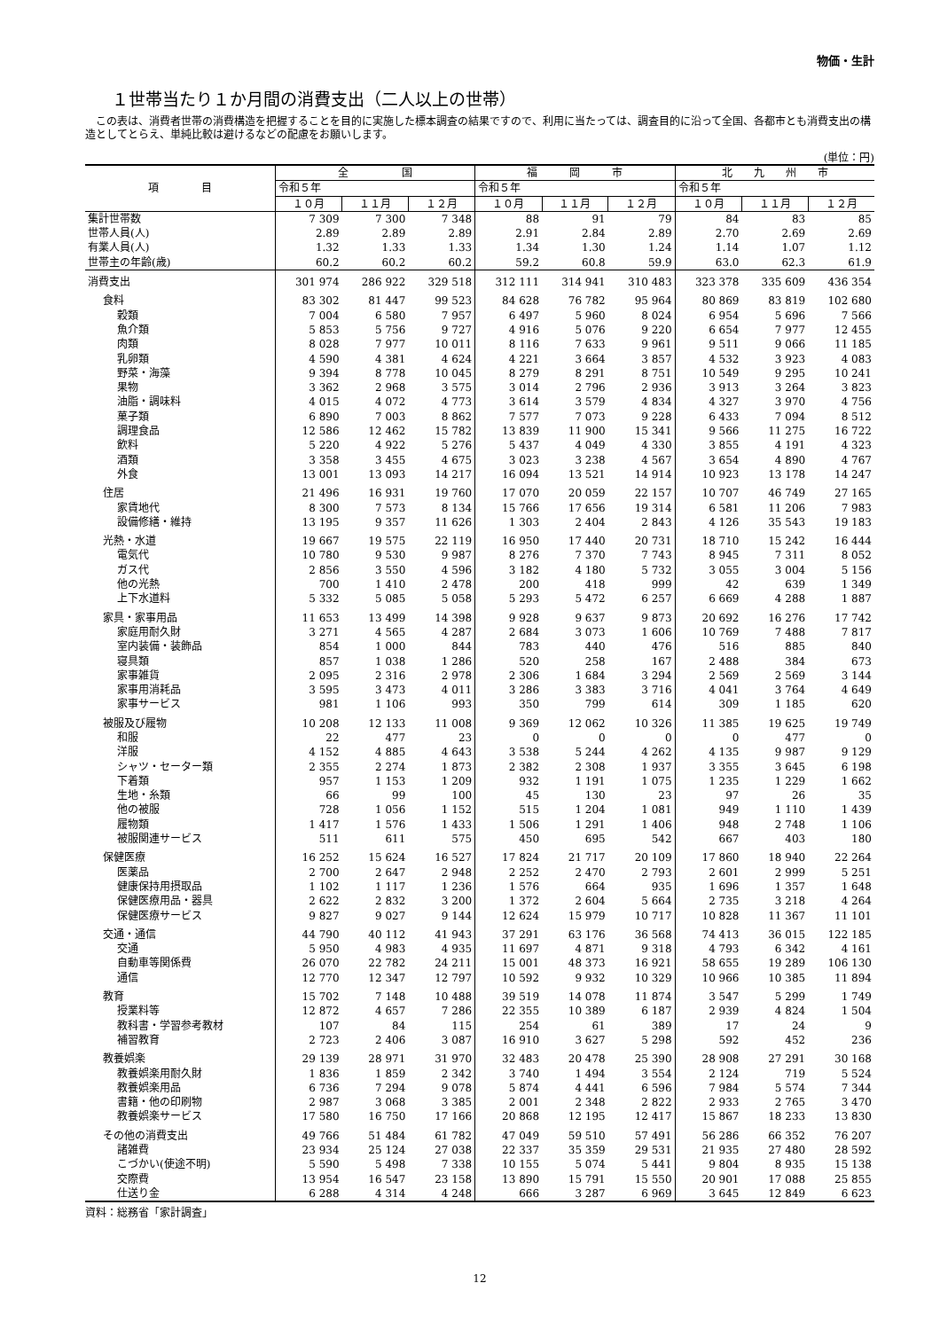物価・生計
１世帯当たり１か月間の消費支出（二人以上の世帯）
この表は、消費者世帯の消費構造を把握することを目的に実施した標本調査の結果ですので、利用に当たっては、調査目的に沿って全国、各都市とも消費支出の構造としてとらえ、単純比較は避けるなどの配慮をお願いします。
(単位：円)
| 項 目 | 全 国 | | | 福 岡 市 | | | 北 九 州 市 | | |
| --- | --- | --- | --- | --- | --- | --- | --- | --- | --- |
| | 令和５年 | | | 令和５年 | | | 令和５年 | | |
| | １０月 | １１月 | １２月 | １０月 | １１月 | １２月 | １０月 | １１月 | １２月 |
| 集計世帯数 | 7 309 | 7 300 | 7 348 | 88 | 91 | 79 | 84 | 83 | 85 |
| 世帯人員(人) | 2.89 | 2.89 | 2.89 | 2.91 | 2.84 | 2.89 | 2.70 | 2.69 | 2.69 |
| 有業人員(人) | 1.32 | 1.33 | 1.33 | 1.34 | 1.30 | 1.24 | 1.14 | 1.07 | 1.12 |
| 世帯主の年齢(歳) | 60.2 | 60.2 | 60.2 | 59.2 | 60.8 | 59.9 | 63.0 | 62.3 | 61.9 |
| 消費支出 | 301 974 | 286 922 | 329 518 | 312 111 | 314 941 | 310 483 | 323 378 | 335 609 | 436 354 |
| 食料 | 83 302 | 81 447 | 99 523 | 84 628 | 76 782 | 95 964 | 80 869 | 83 819 | 102 680 |
| 穀類 | 7 004 | 6 580 | 7 957 | 6 497 | 5 960 | 8 024 | 6 954 | 5 696 | 7 566 |
| 魚介類 | 5 853 | 5 756 | 9 727 | 4 916 | 5 076 | 9 220 | 6 654 | 7 977 | 12 455 |
| 肉類 | 8 028 | 7 977 | 10 011 | 8 116 | 7 633 | 9 961 | 9 511 | 9 066 | 11 185 |
| 乳卵類 | 4 590 | 4 381 | 4 624 | 4 221 | 3 664 | 3 857 | 4 532 | 3 923 | 4 083 |
| 野菜・海藻 | 9 394 | 8 778 | 10 045 | 8 279 | 8 291 | 8 751 | 10 549 | 9 295 | 10 241 |
| 果物 | 3 362 | 2 968 | 3 575 | 3 014 | 2 796 | 2 936 | 3 913 | 3 264 | 3 823 |
| 油脂・調味料 | 4 015 | 4 072 | 4 773 | 3 614 | 3 579 | 4 834 | 4 327 | 3 970 | 4 756 |
| 菓子類 | 6 890 | 7 003 | 8 862 | 7 577 | 7 073 | 9 228 | 6 433 | 7 094 | 8 512 |
| 調理食品 | 12 586 | 12 462 | 15 782 | 13 839 | 11 900 | 15 341 | 9 566 | 11 275 | 16 722 |
| 飲料 | 5 220 | 4 922 | 5 276 | 5 437 | 4 049 | 4 330 | 3 855 | 4 191 | 4 323 |
| 酒類 | 3 358 | 3 455 | 4 675 | 3 023 | 3 238 | 4 567 | 3 654 | 4 890 | 4 767 |
| 外食 | 13 001 | 13 093 | 14 217 | 16 094 | 13 521 | 14 914 | 10 923 | 13 178 | 14 247 |
| 住居 | 21 496 | 16 931 | 19 760 | 17 070 | 20 059 | 22 157 | 10 707 | 46 749 | 27 165 |
| 家賃地代 | 8 300 | 7 573 | 8 134 | 15 766 | 17 656 | 19 314 | 6 581 | 11 206 | 7 983 |
| 設備修繕・維持 | 13 195 | 9 357 | 11 626 | 1 303 | 2 404 | 2 843 | 4 126 | 35 543 | 19 183 |
| 光熱・水道 | 19 667 | 19 575 | 22 119 | 16 950 | 17 440 | 20 731 | 18 710 | 15 242 | 16 444 |
| 電気代 | 10 780 | 9 530 | 9 987 | 8 276 | 7 370 | 7 743 | 8 945 | 7 311 | 8 052 |
| ガス代 | 2 856 | 3 550 | 4 596 | 3 182 | 4 180 | 5 732 | 3 055 | 3 004 | 5 156 |
| 他の光熱 | 700 | 1 410 | 2 478 | 200 | 418 | 999 | 42 | 639 | 1 349 |
| 上下水道料 | 5 332 | 5 085 | 5 058 | 5 293 | 5 472 | 6 257 | 6 669 | 4 288 | 1 887 |
| 家具・家事用品 | 11 653 | 13 499 | 14 398 | 9 928 | 9 637 | 9 873 | 20 692 | 16 276 | 17 742 |
| 家庭用耐久財 | 3 271 | 4 565 | 4 287 | 2 684 | 3 073 | 1 606 | 10 769 | 7 488 | 7 817 |
| 室内装備・装飾品 | 854 | 1 000 | 844 | 783 | 440 | 476 | 516 | 885 | 840 |
| 寝具類 | 857 | 1 038 | 1 286 | 520 | 258 | 167 | 2 488 | 384 | 673 |
| 家事雑貨 | 2 095 | 2 316 | 2 978 | 2 306 | 1 684 | 3 294 | 2 569 | 2 569 | 3 144 |
| 家事用消耗品 | 3 595 | 3 473 | 4 011 | 3 286 | 3 383 | 3 716 | 4 041 | 3 764 | 4 649 |
| 家事サービス | 981 | 1 106 | 993 | 350 | 799 | 614 | 309 | 1 185 | 620 |
| 被服及び履物 | 10 208 | 12 133 | 11 008 | 9 369 | 12 062 | 10 326 | 11 385 | 19 625 | 19 749 |
| 和服 | 22 | 477 | 23 | 0 | 0 | 0 | 0 | 477 | 0 |
| 洋服 | 4 152 | 4 885 | 4 643 | 3 538 | 5 244 | 4 262 | 4 135 | 9 987 | 9 129 |
| シャツ・セーター類 | 2 355 | 2 274 | 1 873 | 2 382 | 2 308 | 1 937 | 3 355 | 3 645 | 6 198 |
| 下着類 | 957 | 1 153 | 1 209 | 932 | 1 191 | 1 075 | 1 235 | 1 229 | 1 662 |
| 生地・糸類 | 66 | 99 | 100 | 45 | 130 | 23 | 97 | 26 | 35 |
| 他の被服 | 728 | 1 056 | 1 152 | 515 | 1 204 | 1 081 | 949 | 1 110 | 1 439 |
| 履物類 | 1 417 | 1 576 | 1 433 | 1 506 | 1 291 | 1 406 | 948 | 2 748 | 1 106 |
| 被服関連サービス | 511 | 611 | 575 | 450 | 695 | 542 | 667 | 403 | 180 |
| 保健医療 | 16 252 | 15 624 | 16 527 | 17 824 | 21 717 | 20 109 | 17 860 | 18 940 | 22 264 |
| 医薬品 | 2 700 | 2 647 | 2 948 | 2 252 | 2 470 | 2 793 | 2 601 | 2 999 | 5 251 |
| 健康保持用摂取品 | 1 102 | 1 117 | 1 236 | 1 576 | 664 | 935 | 1 696 | 1 357 | 1 648 |
| 保健医療用品・器具 | 2 622 | 2 832 | 3 200 | 1 372 | 2 604 | 5 664 | 2 735 | 3 218 | 4 264 |
| 保健医療サービス | 9 827 | 9 027 | 9 144 | 12 624 | 15 979 | 10 717 | 10 828 | 11 367 | 11 101 |
| 交通・通信 | 44 790 | 40 112 | 41 943 | 37 291 | 63 176 | 36 568 | 74 413 | 36 015 | 122 185 |
| 交通 | 5 950 | 4 983 | 4 935 | 11 697 | 4 871 | 9 318 | 4 793 | 6 342 | 4 161 |
| 自動車等関係費 | 26 070 | 22 782 | 24 211 | 15 001 | 48 373 | 16 921 | 58 655 | 19 289 | 106 130 |
| 通信 | 12 770 | 12 347 | 12 797 | 10 592 | 9 932 | 10 329 | 10 966 | 10 385 | 11 894 |
| 教育 | 15 702 | 7 148 | 10 488 | 39 519 | 14 078 | 11 874 | 3 547 | 5 299 | 1 749 |
| 授業料等 | 12 872 | 4 657 | 7 286 | 22 355 | 10 389 | 6 187 | 2 939 | 4 824 | 1 504 |
| 教科書・学習参考教材 | 107 | 84 | 115 | 254 | 61 | 389 | 17 | 24 | 9 |
| 補習教育 | 2 723 | 2 406 | 3 087 | 16 910 | 3 627 | 5 298 | 592 | 452 | 236 |
| 教養娯楽 | 29 139 | 28 971 | 31 970 | 32 483 | 20 478 | 25 390 | 28 908 | 27 291 | 30 168 |
| 教養娯楽用耐久財 | 1 836 | 1 859 | 2 342 | 3 740 | 1 494 | 3 554 | 2 124 | 719 | 5 524 |
| 教養娯楽用品 | 6 736 | 7 294 | 9 078 | 5 874 | 4 441 | 6 596 | 7 984 | 5 574 | 7 344 |
| 書籍・他の印刷物 | 2 987 | 3 068 | 3 385 | 2 001 | 2 348 | 2 822 | 2 933 | 2 765 | 3 470 |
| 教養娯楽サービス | 17 580 | 16 750 | 17 166 | 20 868 | 12 195 | 12 417 | 15 867 | 18 233 | 13 830 |
| その他の消費支出 | 49 766 | 51 484 | 61 782 | 47 049 | 59 510 | 57 491 | 56 286 | 66 352 | 76 207 |
| 諸雑費 | 23 934 | 25 124 | 27 038 | 22 337 | 35 359 | 29 531 | 21 935 | 27 480 | 28 592 |
| こづかい(使途不明) | 5 590 | 5 498 | 7 338 | 10 155 | 5 074 | 5 441 | 9 804 | 8 935 | 15 138 |
| 交際費 | 13 954 | 16 547 | 23 158 | 13 890 | 15 791 | 15 550 | 20 901 | 17 088 | 25 855 |
| 仕送り金 | 6 288 | 4 314 | 4 248 | 666 | 3 287 | 6 969 | 3 645 | 12 849 | 6 623 |
資料：総務省「家計調査」
12